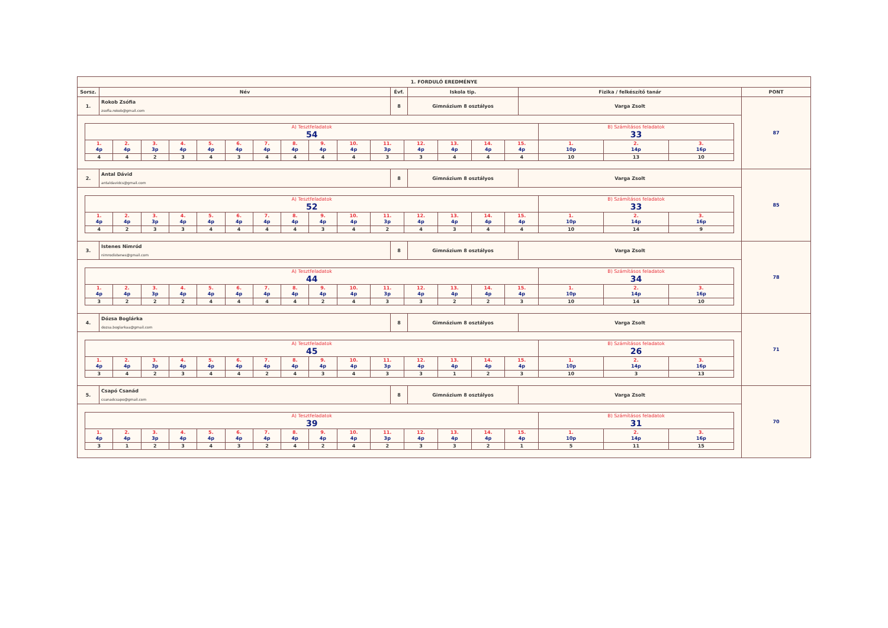| 1. FORDULÓ EREDMÉNYE | | | | | |
| --- | --- | --- | --- | --- | --- |
| Sorsz. | Név | Évf. | Iskola tip. | Fizika / felkészítő tanár | PONT |
| 1. | Rokob Zsófia zsofia.rokob@gmail.com | 8 | Gimnázium 8 osztályos | Varga Zsolt | 87 |
| / A) Tesztfeladatok 54 / / / / / / / / / / / / / / / B) Számításos feladatok 33 / / / / 1. 4p / 2. 4p / 3. 3p / 4. 4p / 5. 4p / 6. 4p / 7. 4p / 8. 4p / 9. 4p / 10. 4p / 11. 3p / 12. 4p / 13. 4p / 14. 4p / 15. 4p / 1. 10p / 2. 14p / 3. 16p / / 4 / 4 / 2 / 3 / 4 / 3 / 4 / 4 / 4 / 4 / 3 / 3 / 4 / 4 / 4 / 10 / 13 / 10 / | | | | | |
| 2. | Antal Dávid antaldavidcs@gmail.com | 8 | Gimnázium 8 osztályos | Varga Zsolt | 85 |
| / A) Tesztfeladatok 52 / / / / / / / / / / / / / / / B) Számításos feladatok 33 / / / / 1. 4p / 2. 4p / 3. 3p / 4. 4p / 5. 4p / 6. 4p / 7. 4p / 8. 4p / 9. 4p / 10. 4p / 11. 3p / 12. 4p / 13. 4p / 14. 4p / 15. 4p / 1. 10p / 2. 14p / 3. 16p / / 4 / 2 / 3 / 3 / 4 / 4 / 4 / 4 / 3 / 4 / 2 / 4 / 3 / 4 / 4 / 10 / 14 / 9 / | | | | | |
| 3. | Istenes Nimród nimrodistenes@gmail.com | 8 | Gimnázium 8 osztályos | Varga Zsolt | 78 |
| / A) Tesztfeladatok 44 / / / / / / / / / / / / / / / B) Számításos feladatok 34 / / / / 1. 4p / 2. 4p / 3. 3p / 4. 4p / 5. 4p / 6. 4p / 7. 4p / 8. 4p / 9. 4p / 10. 4p / 11. 3p / 12. 4p / 13. 4p / 14. 4p / 15. 4p / 1. 10p / 2. 14p / 3. 16p / / 3 / 2 / 2 / 2 / 4 / 4 / 4 / 4 / 2 / 4 / 3 / 3 / 2 / 2 / 3 / 10 / 14 / 10 / | | | | | |
| 4. | Dózsa Boglárka dozsa.boglarkaa@gmail.com | 8 | Gimnázium 8 osztályos | Varga Zsolt | 71 |
| / A) Tesztfeladatok 45 / / / / / / / / / / / / / / / B) Számításos feladatok 26 / / / / 1. 4p / 2. 4p / 3. 3p / 4. 4p / 5. 4p / 6. 4p / 7. 4p / 8. 4p / 9. 4p / 10. 4p / 11. 3p / 12. 4p / 13. 4p / 14. 4p / 15. 4p / 1. 10p / 2. 14p / 3. 16p / / 3 / 4 / 2 / 3 / 4 / 4 / 2 / 4 / 3 / 4 / 3 / 3 / 1 / 2 / 3 / 10 / 3 / 13 / | | | | | |
| 5. | Csapó Csanád csanadcsapo@gmail.com | 8 | Gimnázium 8 osztályos | Varga Zsolt | 70 |
| / A) Tesztfeladatok 39 / / / / / / / / / / / / / / / B) Számításos feladatok 31 / / / / 1. 4p / 2. 4p / 3. 3p / 4. 4p / 5. 4p / 6. 4p / 7. 4p / 8. 4p / 9. 4p / 10. 4p / 11. 3p / 12. 4p / 13. 4p / 14. 4p / 15. 4p / 1. 10p / 2. 14p / 3. 16p / / 3 / 1 / 2 / 3 / 4 / 3 / 2 / 4 / 2 / 4 / 2 / 3 / 3 / 2 / 1 / 5 / 11 / 15 / | | | | | |